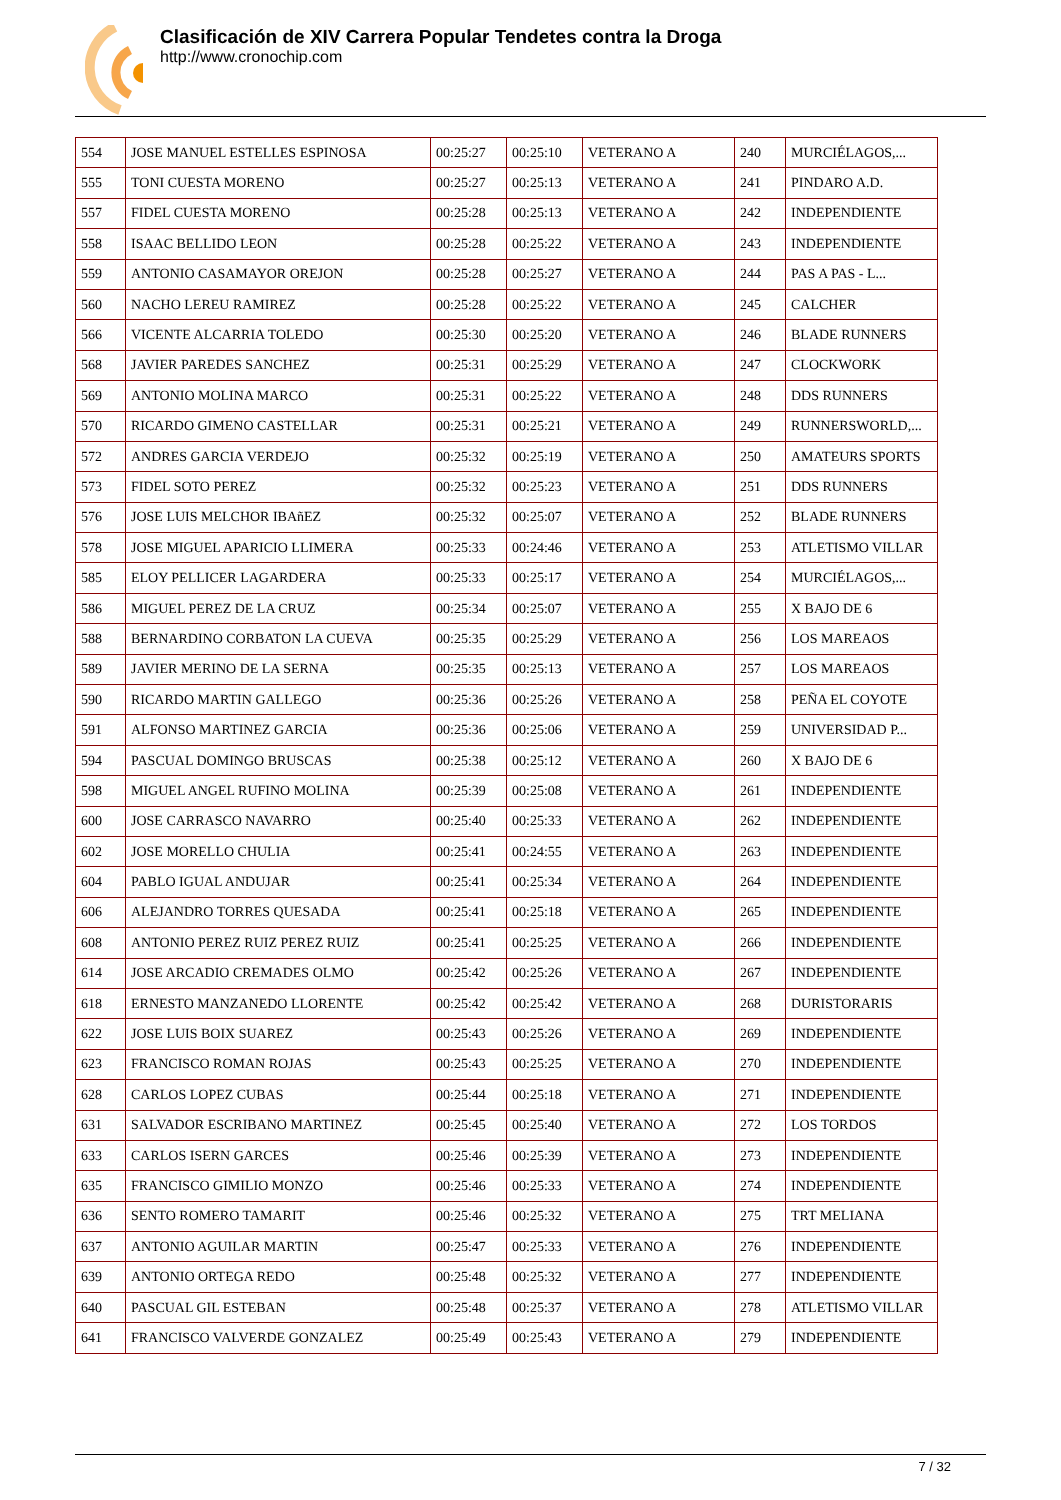Clasificación de XIV Carrera Popular Tendetes contra la Droga
http://www.cronochip.com
| 554 | JOSE MANUEL ESTELLES ESPINOSA | 00:25:27 | 00:25:10 | VETERANO A | 240 | MURCIÉLAGOS,... |
| 555 | TONI CUESTA MORENO | 00:25:27 | 00:25:13 | VETERANO A | 241 | PINDARO A.D. |
| 557 | FIDEL CUESTA MORENO | 00:25:28 | 00:25:13 | VETERANO A | 242 | INDEPENDIENTE |
| 558 | ISAAC BELLIDO LEON | 00:25:28 | 00:25:22 | VETERANO A | 243 | INDEPENDIENTE |
| 559 | ANTONIO CASAMAYOR OREJON | 00:25:28 | 00:25:27 | VETERANO A | 244 | PAS A PAS - L... |
| 560 | NACHO LEREU RAMIREZ | 00:25:28 | 00:25:22 | VETERANO A | 245 | CALCHER |
| 566 | VICENTE ALCARRIA TOLEDO | 00:25:30 | 00:25:20 | VETERANO A | 246 | BLADE RUNNERS |
| 568 | JAVIER PAREDES SANCHEZ | 00:25:31 | 00:25:29 | VETERANO A | 247 | CLOCKWORK |
| 569 | ANTONIO MOLINA MARCO | 00:25:31 | 00:25:22 | VETERANO A | 248 | DDS RUNNERS |
| 570 | RICARDO GIMENO CASTELLAR | 00:25:31 | 00:25:21 | VETERANO A | 249 | RUNNERSWORLD,... |
| 572 | ANDRES GARCIA VERDEJO | 00:25:32 | 00:25:19 | VETERANO A | 250 | AMATEURS SPORTS |
| 573 | FIDEL SOTO PEREZ | 00:25:32 | 00:25:23 | VETERANO A | 251 | DDS RUNNERS |
| 576 | JOSE LUIS MELCHOR IBAñEZ | 00:25:32 | 00:25:07 | VETERANO A | 252 | BLADE RUNNERS |
| 578 | JOSE MIGUEL APARICIO LLIMERA | 00:25:33 | 00:24:46 | VETERANO A | 253 | ATLETISMO VILLAR |
| 585 | ELOY PELLICER LAGARDERA | 00:25:33 | 00:25:17 | VETERANO A | 254 | MURCIÉLAGOS,... |
| 586 | MIGUEL PEREZ DE LA CRUZ | 00:25:34 | 00:25:07 | VETERANO A | 255 | X BAJO DE 6 |
| 588 | BERNARDINO CORBATON LA CUEVA | 00:25:35 | 00:25:29 | VETERANO A | 256 | LOS MAREAOS |
| 589 | JAVIER MERINO DE LA SERNA | 00:25:35 | 00:25:13 | VETERANO A | 257 | LOS MAREAOS |
| 590 | RICARDO MARTIN GALLEGO | 00:25:36 | 00:25:26 | VETERANO A | 258 | PEÑA EL COYOTE |
| 591 | ALFONSO MARTINEZ GARCIA | 00:25:36 | 00:25:06 | VETERANO A | 259 | UNIVERSIDAD P... |
| 594 | PASCUAL DOMINGO BRUSCAS | 00:25:38 | 00:25:12 | VETERANO A | 260 | X BAJO DE 6 |
| 598 | MIGUEL ANGEL RUFINO MOLINA | 00:25:39 | 00:25:08 | VETERANO A | 261 | INDEPENDIENTE |
| 600 | JOSE CARRASCO NAVARRO | 00:25:40 | 00:25:33 | VETERANO A | 262 | INDEPENDIENTE |
| 602 | JOSE MORELLO CHULIA | 00:25:41 | 00:24:55 | VETERANO A | 263 | INDEPENDIENTE |
| 604 | PABLO IGUAL ANDUJAR | 00:25:41 | 00:25:34 | VETERANO A | 264 | INDEPENDIENTE |
| 606 | ALEJANDRO TORRES QUESADA | 00:25:41 | 00:25:18 | VETERANO A | 265 | INDEPENDIENTE |
| 608 | ANTONIO PEREZ RUIZ PEREZ RUIZ | 00:25:41 | 00:25:25 | VETERANO A | 266 | INDEPENDIENTE |
| 614 | JOSE ARCADIO CREMADES OLMO | 00:25:42 | 00:25:26 | VETERANO A | 267 | INDEPENDIENTE |
| 618 | ERNESTO MANZANEDO LLORENTE | 00:25:42 | 00:25:42 | VETERANO A | 268 | DURISTORARIS |
| 622 | JOSE LUIS BOIX SUAREZ | 00:25:43 | 00:25:26 | VETERANO A | 269 | INDEPENDIENTE |
| 623 | FRANCISCO ROMAN ROJAS | 00:25:43 | 00:25:25 | VETERANO A | 270 | INDEPENDIENTE |
| 628 | CARLOS LOPEZ CUBAS | 00:25:44 | 00:25:18 | VETERANO A | 271 | INDEPENDIENTE |
| 631 | SALVADOR ESCRIBANO MARTINEZ | 00:25:45 | 00:25:40 | VETERANO A | 272 | LOS TORDOS |
| 633 | CARLOS ISERN GARCES | 00:25:46 | 00:25:39 | VETERANO A | 273 | INDEPENDIENTE |
| 635 | FRANCISCO GIMILIO MONZO | 00:25:46 | 00:25:33 | VETERANO A | 274 | INDEPENDIENTE |
| 636 | SENTO ROMERO TAMARIT | 00:25:46 | 00:25:32 | VETERANO A | 275 | TRT MELIANA |
| 637 | ANTONIO AGUILAR MARTIN | 00:25:47 | 00:25:33 | VETERANO A | 276 | INDEPENDIENTE |
| 639 | ANTONIO ORTEGA REDO | 00:25:48 | 00:25:32 | VETERANO A | 277 | INDEPENDIENTE |
| 640 | PASCUAL GIL ESTEBAN | 00:25:48 | 00:25:37 | VETERANO A | 278 | ATLETISMO VILLAR |
| 641 | FRANCISCO VALVERDE GONZALEZ | 00:25:49 | 00:25:43 | VETERANO A | 279 | INDEPENDIENTE |
7 / 32